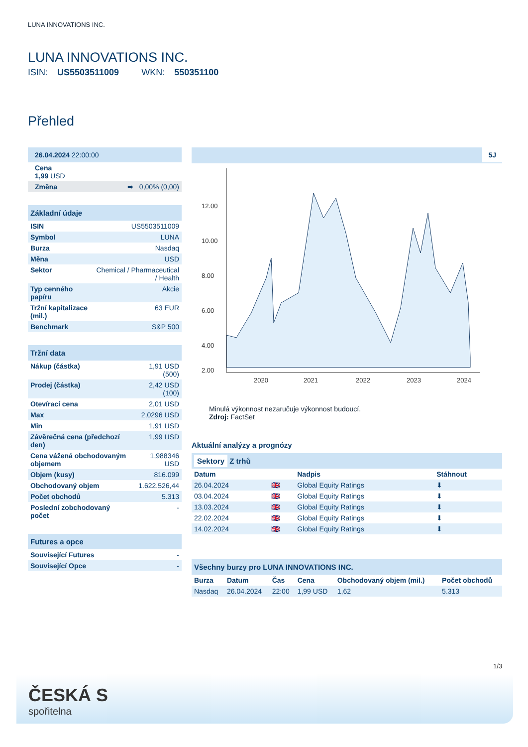LUNA INNOVATIONS INC.
LUNA INNOVATIONS INC.
ISIN: US5503511009 WKN: 550351100
Přehled
| 26.04.2024 22:00:00 |
| Cena 1,99 USD |
| Změna ➡ 0,00% (0,00) |
| Základní údaje | |
| ISIN | US5503511009 |
| Symbol | LUNA |
| Burza | Nasdaq |
| Měna | USD |
| Sektor | Chemical / Pharmaceutical / Health |
| Typ cenného papíru | Akcie |
| Tržní kapitalizace (mil.) | 63 EUR |
| Benchmark | S&P 500 |
| Tržní data | |
| Nákup (částka) | 1,91 USD (500) |
| Prodej (částka) | 2,42 USD (100) |
| Otevírací cena | 2,01 USD |
| Max | 2,0296 USD |
| Min | 1,91 USD |
| Závěrečná cena (předchozí den) | 1,99 USD |
| Cena vážená obchodovaným objemem | 1,988346 USD |
| Objem (kusy) | 816.099 |
| Obchodovaný objem | 1.622.526,44 |
| Počet obchodů | 5.313 |
| Poslední zobchodovaný počet | - |
| Futures a opce | |
| Související Futures | - |
| Související Opce | - |
5J
12.00
10.00
8.00
6.00
4.00
2.00
2020
2021
2022
2023
2024
Minulá výkonnost nezaručuje výkonnost budoucí.
Zdroj: FactSet
Aktuální analýzy a prognózy
| Sektory Z trhů | | | |
| Datum | | Nadpis | Stáhnout |
| 26.04.2024 | 🇬🇧 | Global Equity Ratings | ⬇ |
| 03.04.2024 | 🇬🇧 | Global Equity Ratings | ⬇ |
| 13.03.2024 | 🇬🇧 | Global Equity Ratings | ⬇ |
| 22.02.2024 | 🇬🇧 | Global Equity Ratings | ⬇ |
| 14.02.2024 | 🇬🇧 | Global Equity Ratings | ⬇ |
| Všechny burzy pro LUNA INNOVATIONS INC. | | | | | |
| Burza | Datum | Čas | Cena | Obchodovaný objem (mil.) | Počet obchodů |
| Nasdaq | 26.04.2024 | 22:00 | 1,99 USD | 1,62 | 5.313 |
1/3
ČESKÁ S
spořitelna